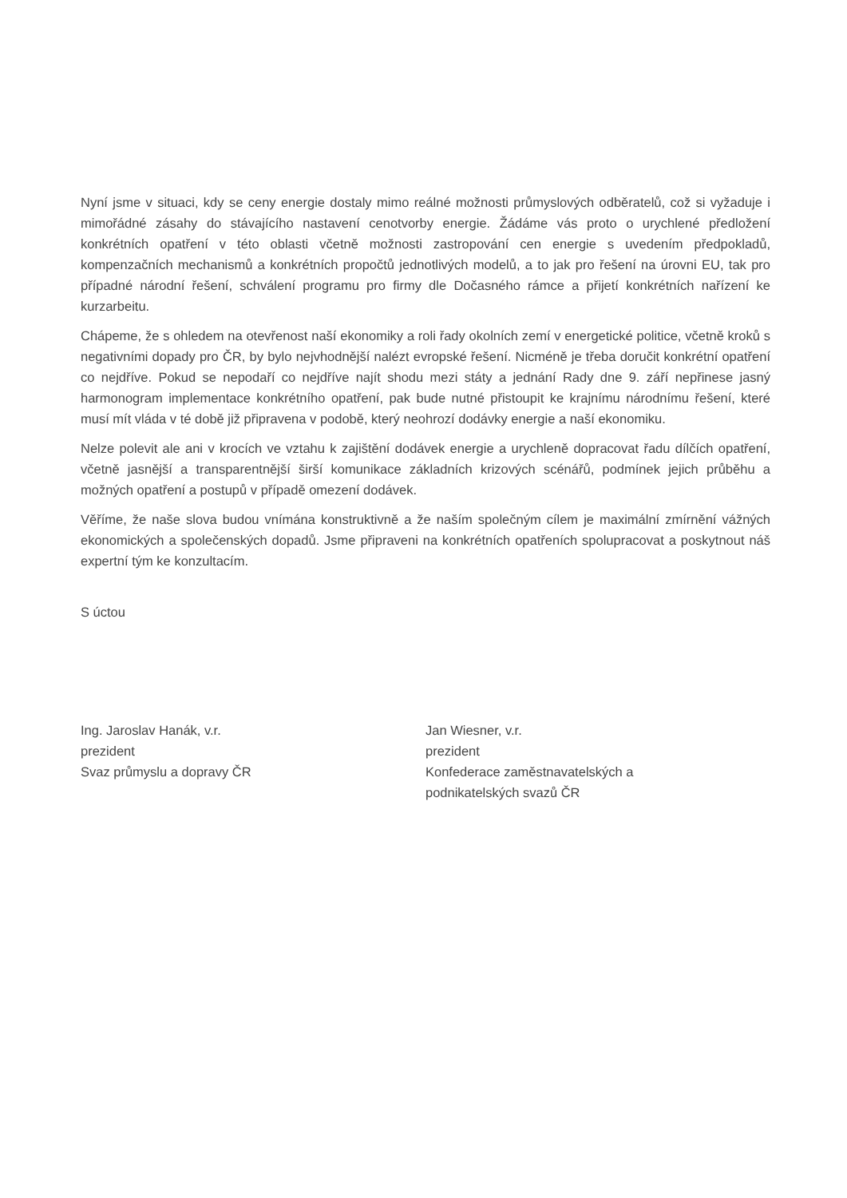Nyní jsme v situaci, kdy se ceny energie dostaly mimo reálné možnosti průmyslových odběratelů, což si vyžaduje i mimořádné zásahy do stávajícího nastavení cenotvorby energie. Žádáme vás proto o urychlené předložení konkrétních opatření v této oblasti včetně možnosti zastropování cen energie s uvedením předpokladů, kompenzačních mechanismů a konkrétních propočtů jednotlivých modelů, a to jak pro řešení na úrovni EU, tak pro případné národní řešení, schválení programu pro firmy dle Dočasného rámce a přijetí konkrétních nařízení ke kurzarbeitu.
Chápeme, že s ohledem na otevřenost naší ekonomiky a roli řady okolních zemí v energetické politice, včetně kroků s negativními dopady pro ČR, by bylo nejvhodnější nalézt evropské řešení. Nicméně je třeba doručit konkrétní opatření co nejdříve. Pokud se nepodaří co nejdříve najít shodu mezi státy a jednání Rady dne 9. září nepřinese jasný harmonogram implementace konkrétního opatření, pak bude nutné přistoupit ke krajnímu národnímu řešení, které musí mít vláda v té době již připravena v podobě, který neohrozí dodávky energie a naší ekonomiku.
Nelze polevit ale ani v krocích ve vztahu k zajištění dodávek energie a urychleně dopracovat řadu dílčích opatření, včetně jasnější a transparentnější širší komunikace základních krizových scénářů, podmínek jejich průběhu a možných opatření a postupů v případě omezení dodávek.
Věříme, že naše slova budou vnímána konstruktivně a že naším společným cílem je maximální zmírnění vážných ekonomických a společenských dopadů. Jsme připraveni na konkrétních opatřeních spolupracovat a poskytnout náš expertní tým ke konzultacím.
S úctou
Ing. Jaroslav Hanák, v.r.
prezident
Svaz průmyslu a dopravy ČR
Jan Wiesner, v.r.
prezident
Konfederace zaměstnavatelských a
podnikatelských svazů ČR